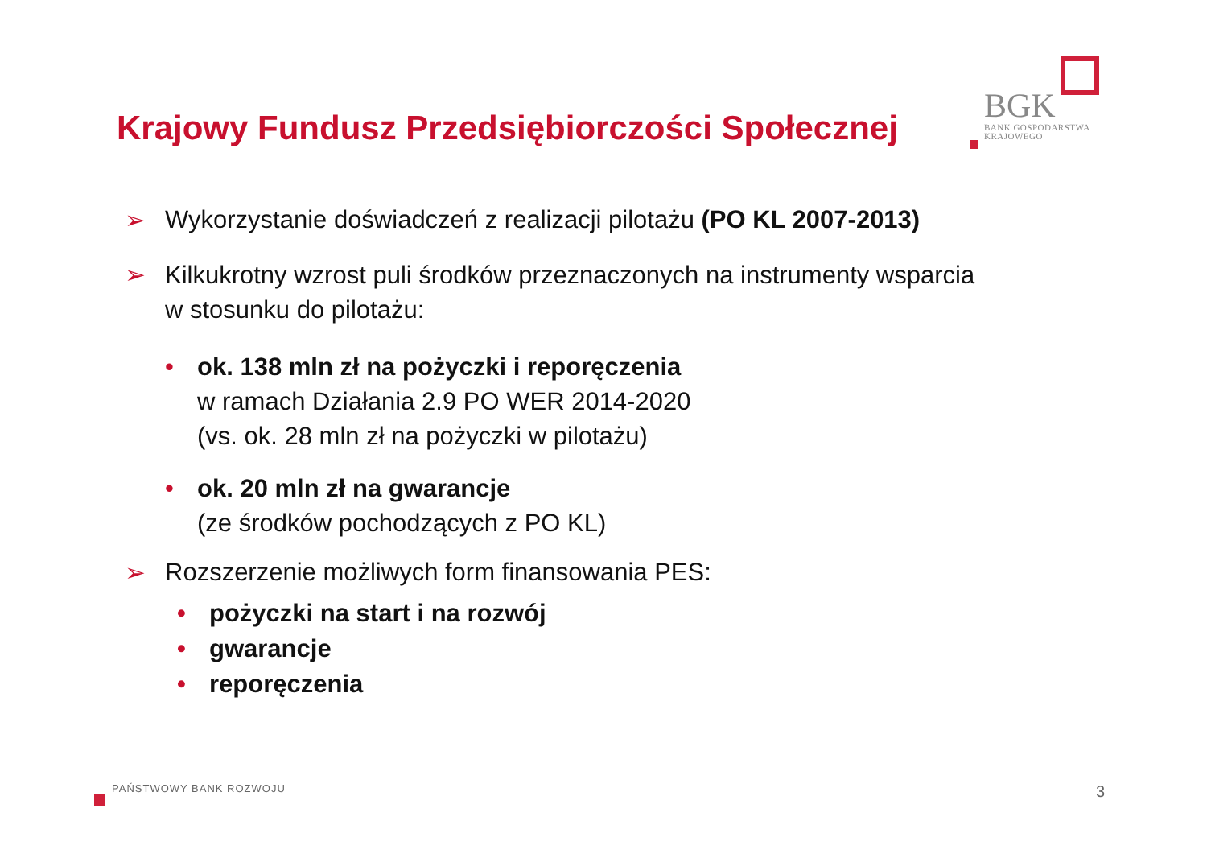BGK
BANK GOSPODARSTWA
KRAJOWEGO
Krajowy Fundusz Przedsiębiorczości Społecznej
➢ Wykorzystanie doświadczeń z realizacji pilotażu (PO KL 2007-2013)
➢ Kilkukrotny wzrost puli środków przeznaczonych na instrumenty wsparcia
w stosunku do pilotażu:
• ok. 138 mln zł na pożyczki i reporęczenia
w ramach Działania 2.9 PO WER 2014-2020
(vs. ok. 28 mln zł na pożyczki w pilotażu)
• ok. 20 mln zł na gwarancje
(ze środków pochodzących z PO KL)
➢ Rozszerzenie możliwych form finansowania PES:
• pożyczki na start i na rozwój
• gwarancje
• reporęczenia
PAŃSTWOWY BANK ROZWOJU 3